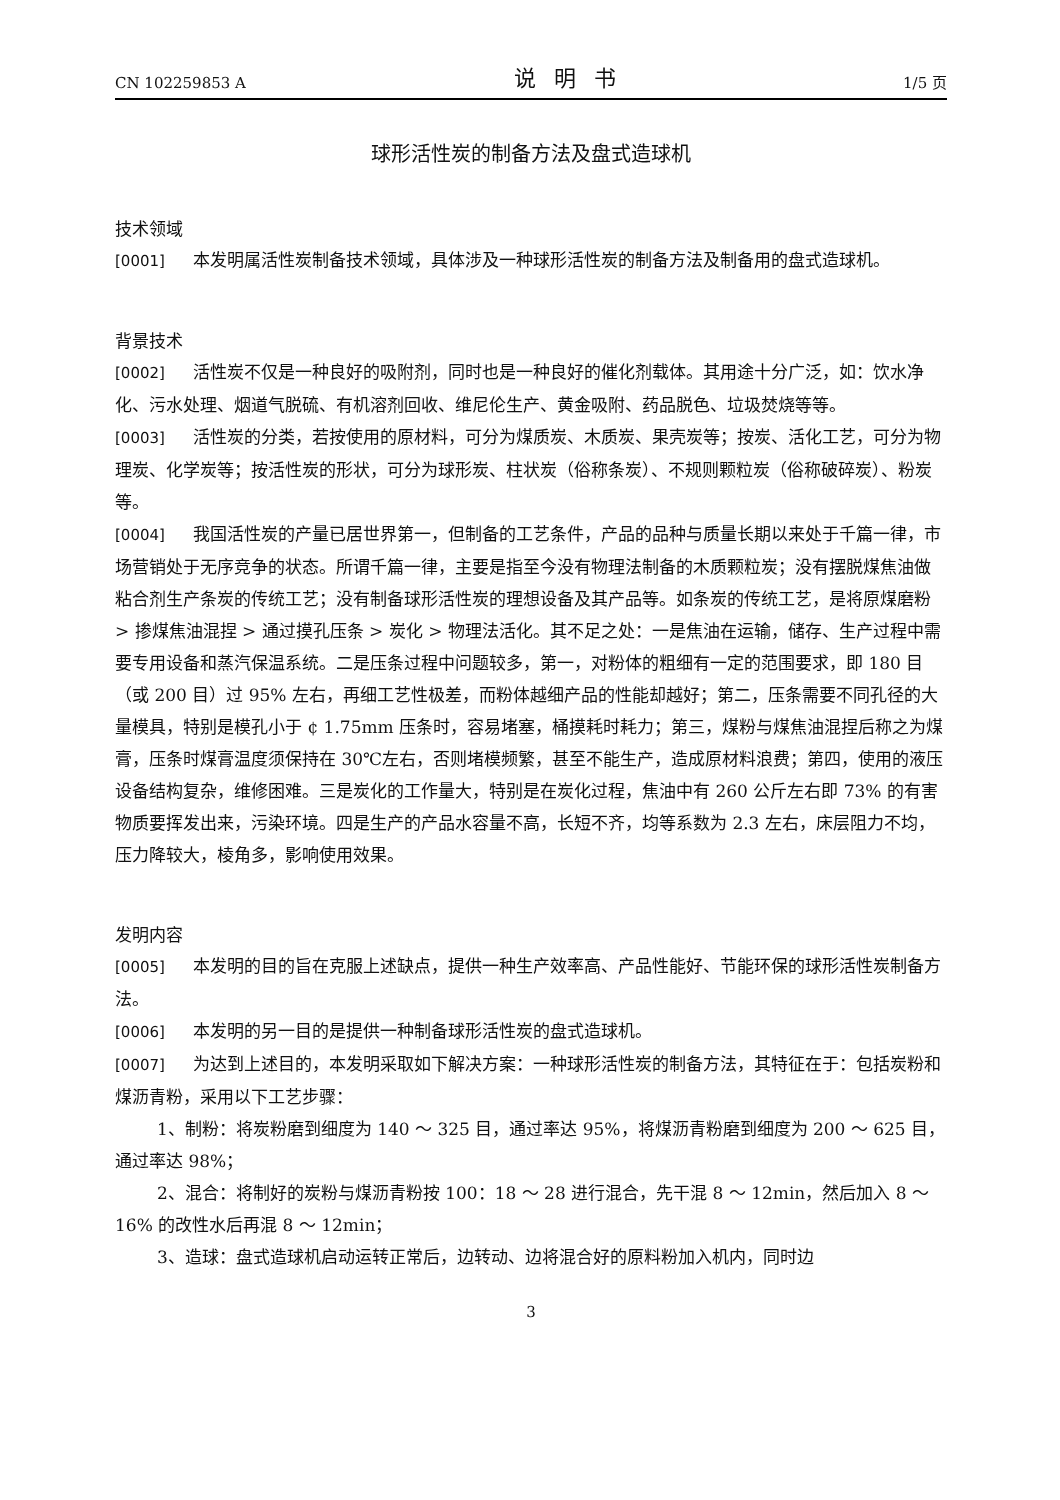CN 102259853 A 说明书 1/5 页
球形活性炭的制备方法及盘式造球机
技术领域
[0001] 本发明属活性炭制备技术领域，具体涉及一种球形活性炭的制备方法及制备用的盘式造球机。
背景技术
[0002] 活性炭不仅是一种良好的吸附剂，同时也是一种良好的催化剂载体。其用途十分广泛，如：饮水净化、污水处理、烟道气脱硫、有机溶剂回收、维尼伦生产、黄金吸附、药品脱色、垃圾焚烧等等。
[0003] 活性炭的分类，若按使用的原材料，可分为煤质炭、木质炭、果壳炭等；按炭、活化工艺，可分为物理炭、化学炭等；按活性炭的形状，可分为球形炭、柱状炭（俗称条炭）、不规则颗粒炭（俗称破碎炭）、粉炭等。
[0004] 我国活性炭的产量已居世界第一，但制备的工艺条件，产品的品种与质量长期以来处于千篇一律，市场营销处于无序竞争的状态。所谓千篇一律，主要是指至今没有物理法制备的木质颗粒炭；没有摆脱煤焦油做粘合剂生产条炭的传统工艺；没有制备球形活性炭的理想设备及其产品等。如条炭的传统工艺，是将原煤磨粉 > 掺煤焦油混捏 > 通过摸孔压条 > 炭化 > 物理法活化。其不足之处：一是焦油在运输，储存、生产过程中需要专用设备和蒸汽保温系统。二是压条过程中问题较多，第一，对粉体的粗细有一定的范围要求，即 180 目（或 200 目）过 95% 左右，再细工艺性极差，而粉体越细产品的性能却越好；第二，压条需要不同孔径的大量模具，特别是模孔小于 ¢ 1.75mm 压条时，容易堵塞，桶摸耗时耗力；第三，煤粉与煤焦油混捏后称之为煤膏，压条时煤膏温度须保持在 30℃左右，否则堵模频繁，甚至不能生产，造成原材料浪费；第四，使用的液压设备结构复杂，维修困难。三是炭化的工作量大，特别是在炭化过程，焦油中有 260 公斤左右即 73% 的有害物质要挥发出来，污染环境。四是生产的产品水容量不高，长短不齐，均等系数为 2.3 左右，床层阻力不均，压力降较大，棱角多，影响使用效果。
发明内容
[0005] 本发明的目的旨在克服上述缺点，提供一种生产效率高、产品性能好、节能环保的球形活性炭制备方法。
[0006] 本发明的另一目的是提供一种制备球形活性炭的盘式造球机。
[0007] 为达到上述目的，本发明采取如下解决方案：一种球形活性炭的制备方法，其特征在于：包括炭粉和煤沥青粉，采用以下工艺步骤：
1、制粉：将炭粉磨到细度为 140 ～ 325 目，通过率达 95%，将煤沥青粉磨到细度为 200 ～ 625 目，通过率达 98%；
2、混合：将制好的炭粉与煤沥青粉按 100：18 ～ 28 进行混合，先干混 8 ～ 12min，然后加入 8 ～ 16% 的改性水后再混 8 ～ 12min；
3、造球：盘式造球机启动运转正常后，边转动、边将混合好的原料粉加入机内，同时边
3